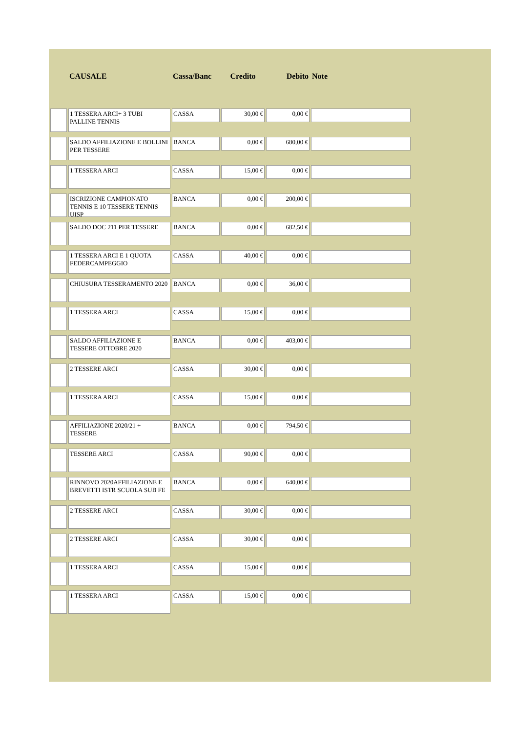| | CAUSALE | Cassa/Banc | Credito | Debito | Note |
| --- | --- | --- | --- | --- | --- |
| | 1 TESSERA ARCI+ 3 TUBI PALLINE TENNIS | CASSA | 30,00 € | 0,00 € | |
| | SALDO AFFILIAZIONE E BOLLINI PER TESSERE | BANCA | 0,00 € | 680,00 € | |
| | 1 TESSERA ARCI | CASSA | 15,00 € | 0,00 € | |
| | ISCRIZIONE CAMPIONATO TENNIS E 10 TESSERE TENNIS UISP | BANCA | 0,00 € | 200,00 € | |
| | SALDO DOC 211 PER TESSERE | BANCA | 0,00 € | 682,50 € | |
| | 1 TESSERA ARCI E 1 QUOTA FEDERCAMPEGGIO | CASSA | 40,00 € | 0,00 € | |
| | CHIUSURA TESSERAMENTO 2020 | BANCA | 0,00 € | 36,00 € | |
| | 1 TESSERA ARCI | CASSA | 15,00 € | 0,00 € | |
| | SALDO AFFILIAZIONE E TESSERE OTTOBRE 2020 | BANCA | 0,00 € | 403,00 € | |
| | 2 TESSERE ARCI | CASSA | 30,00 € | 0,00 € | |
| | 1 TESSERA ARCI | CASSA | 15,00 € | 0,00 € | |
| | AFFILIAZIONE 2020/21 + TESSERE | BANCA | 0,00 € | 794,50 € | |
| | TESSERE ARCI | CASSA | 90,00 € | 0,00 € | |
| | RINNOVO 2020AFFILIAZIONE E BREVETTI ISTR SCUOLA SUB FE | BANCA | 0,00 € | 640,00 € | |
| | 2 TESSERE ARCI | CASSA | 30,00 € | 0,00 € | |
| | 2 TESSERE ARCI | CASSA | 30,00 € | 0,00 € | |
| | 1 TESSERA ARCI | CASSA | 15,00 € | 0,00 € | |
| | 1 TESSERA ARCI | CASSA | 15,00 € | 0,00 € | |